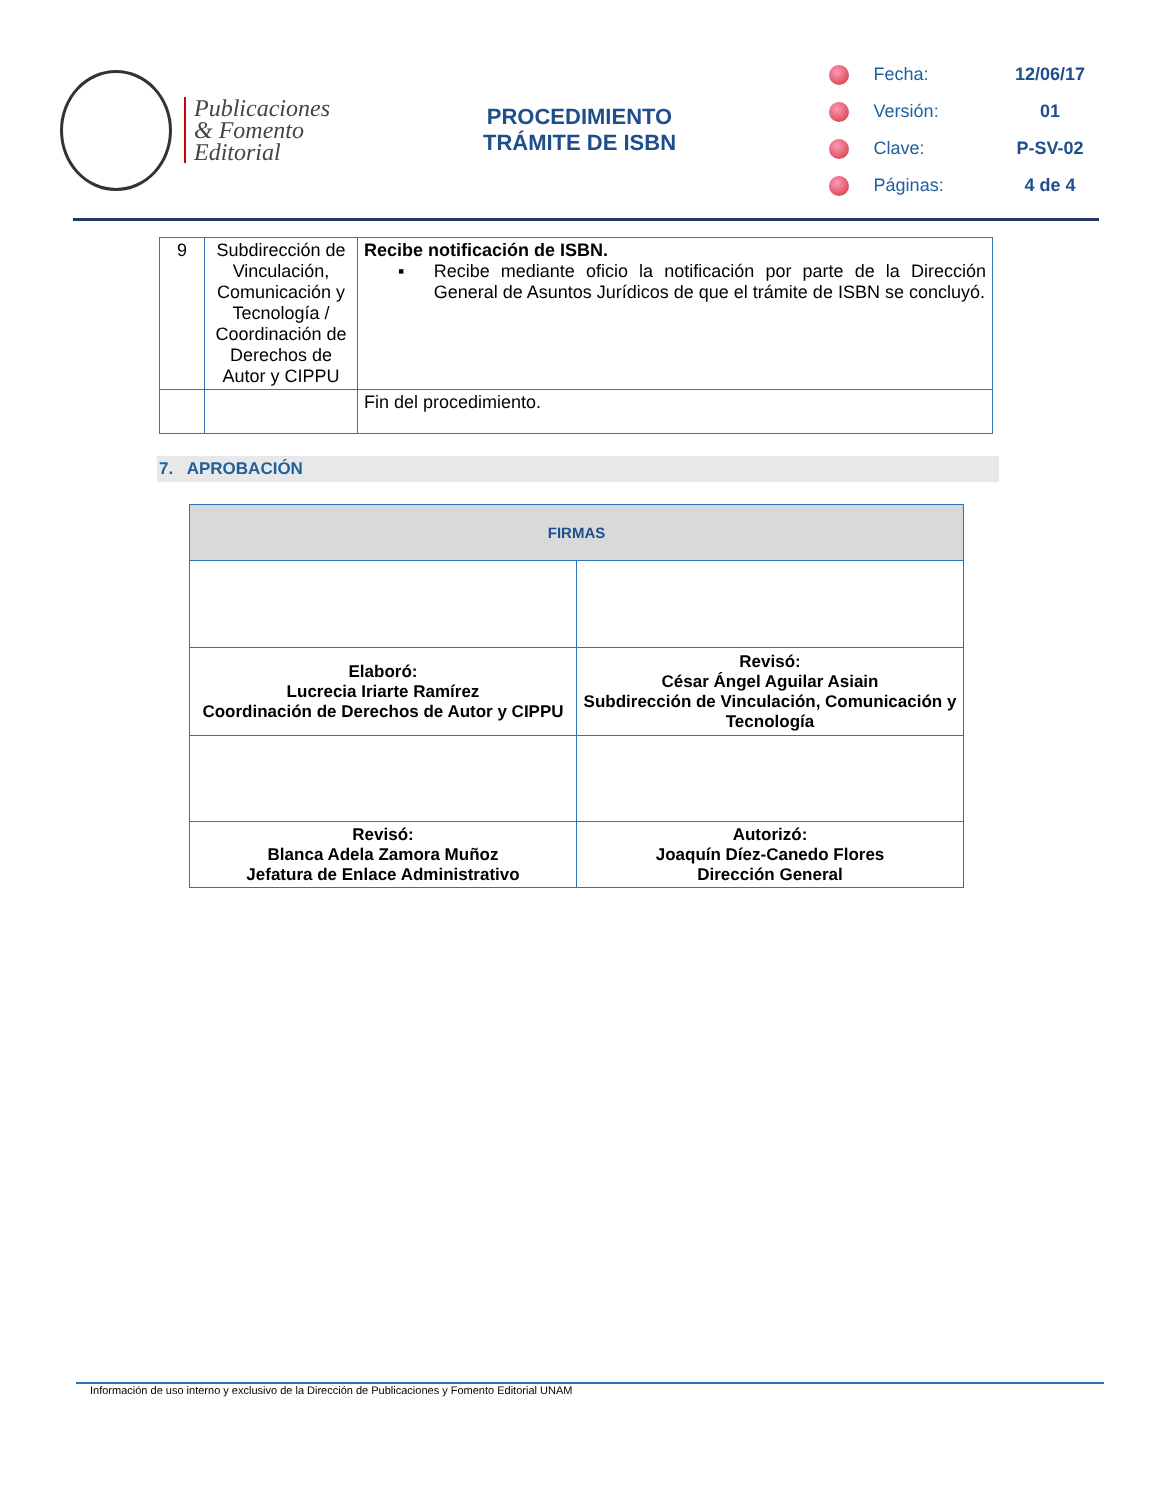Publicaciones
& Fomento
Editorial
PROCEDIMIENTO
TRÁMITE DE ISBN
Fecha: 12/06/17
Versión: 01
Clave: P-SV-02
Páginas: 4 de 4
| 9 | Subdirección de Vinculación, Comunicación y Tecnología / Coordinación de Derechos de Autor y CIPPU | Recibe notificación de ISBN. ▪ Recibe mediante oficio la notificación por parte de la Dirección General de Asuntos Jurídicos de que el trámite de ISBN se concluyó. |
| | | Fin del procedimiento. |
7. APROBACIÓN
| FIRMAS | |
| --- | --- |
| Elaboró: Lucrecia Iriarte Ramírez Coordinación de Derechos de Autor y CIPPU | Revisó: César Ángel Aguilar Asiain Subdirección de Vinculación, Comunicación y Tecnología |
| Revisó: Blanca Adela Zamora Muñoz Jefatura de Enlace Administrativo | Autorizó: Joaquín Díez-Canedo Flores Dirección General |
Información de uso interno y exclusivo de la Dirección de Publicaciones y Fomento Editorial UNAM